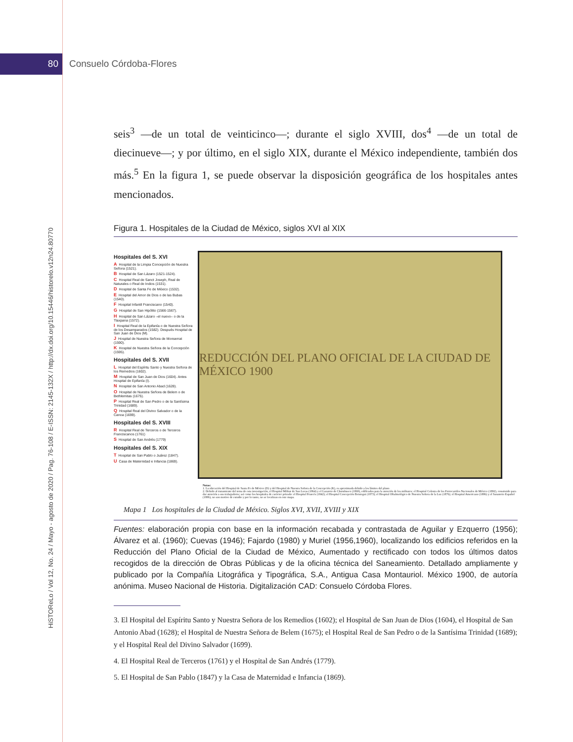80 Consuelo Córdoba-Flores
HiSTOReLo / Vol 12, No. 24 / Mayo - agosto de 2020 / Pag. 76-108 / E-ISSN: 2145-132X / http://dx.doi.org/10.15446/historelo.v12n24.80770
seis<sup>3</sup> —de un total de veinticinco—; durante el siglo XVIII, dos<sup>4</sup> —de un total de diecinueve—; y por último, en el siglo XIX, durante el México independiente, también dos más.<sup>5</sup> En la figura 1, se puede observar la disposición geográfica de los hospitales antes mencionados.
Figura 1. Hospitales de la Ciudad de México, siglos XVI al XIX
Hospitales del S. XVI
A Hospital de la Limpia Concepción de Nuestra Señora (1521).
B Hospital de San Lázaro (1521-1524).
C Hospital Real de Sanct Joseph, Real de Naturales o Real de Indios (1531).
D Hospital de Santa Fe de México (1532).
E Hospital del Amor de Dios o de las Bubas (1540).
F Hospital Infantil Franciscano (1540).
G Hospital de San Hipólito (1566-1567).
H Hospital de San Lázaro –el nuevo– o de la Tlaxpana (1572).
I Hospital Real de la Epifanía o de Nuestra Señora de los Desamparados (1582). Después Hospital de San Juan de Dios (M).
J Hospital de Nuestra Señora de Monserrat (1590).
K Hospital de Nuestra Señora de la Concepción (1595).
Hospitales del S. XVII
L Hospital del Espíritu Santo y Nuestra Señora de los Remedios (1602).
M Hospital de San Juan de Dios (1604). Antes Hospital de Epifanía (I).
N Hospital de San Antonio Abad (1628).
O Hospital de Nuestra Señora de Belem o de Bethlemitas (1675).
P Hospital Real de San Pedro o de la Santísima Trinidad (1689).
Q Hospital Real del Divino Salvador o de la Canoa (1699).
Hospitales del S. XVIII
R Hospital Real de Terceros o de Terceros Franciscanos (1761)
S Hospital de San Andrés (1779)
Hospitales del S. XIX
T Hospital de San Pablo o Juárez (1847).
U Casa de Maternidad e Infancia (1869).
REDUCCIÓN DEL PLANO OFICIAL DE LA CIUDAD DE MÉXICO 1900
Notas:
1. La ubicación del Hospital de Santa Fe de México (D) y del Hospital de Nuestra Señora de la Concepción (K), es aproximada debido a los límites del plano.
2. Debido al tratamiento del tema de esta investigación, el Hospital Militar de San Lucas (1864) y el Lazareto de Churubusco (1869), edificados para la atención de los militares; el Hospital Colonia de los Ferrocarriles Nacionales de México (1892), construido para dar atención a sus trabajadores; así como los hospitales de carácter privado: el Hospital Francés (1842); el Hospital Concepción Beistegui (1873); el Hospital Oftalmológico de Nuestra Señora de la Luz (1876); el Hospital Americano (1886) y el Sanatorio Español (1886), no son motivo de estudio y por lo tanto, no se localizan en este mapa.
Mapa 1 Los hospitales de la Ciudad de México. Siglos XVI, XVII, XVIII y XIX
Fuentes: elaboración propia con base en la información recabada y contrastada de Aguilar y Ezquerro (1956); Álvarez et al. (1960); Cuevas (1946); Fajardo (1980) y Muriel (1956,1960), localizando los edificios referidos en la Reducción del Plano Oficial de la Ciudad de México, Aumentado y rectificado con todos los últimos datos recogidos de la dirección de Obras Públicas y de la oficina técnica del Saneamiento. Detallado ampliamente y publicado por la Compañía Litográfica y Tipográfica, S.A., Antigua Casa Montauriol. México 1900, de autoría anónima. Museo Nacional de Historia. Digitalización CAD: Consuelo Córdoba Flores.
3. El Hospital del Espíritu Santo y Nuestra Señora de los Remedios (1602); el Hospital de San Juan de Dios (1604), el Hospital de San Antonio Abad (1628); el Hospital de Nuestra Señora de Belem (1675); el Hospital Real de San Pedro o de la Santísima Trinidad (1689); y el Hospital Real del Divino Salvador (1699).
4. El Hospital Real de Terceros (1761) y el Hospital de San Andrés (1779).
5. El Hospital de San Pablo (1847) y la Casa de Maternidad e Infancia (1869).